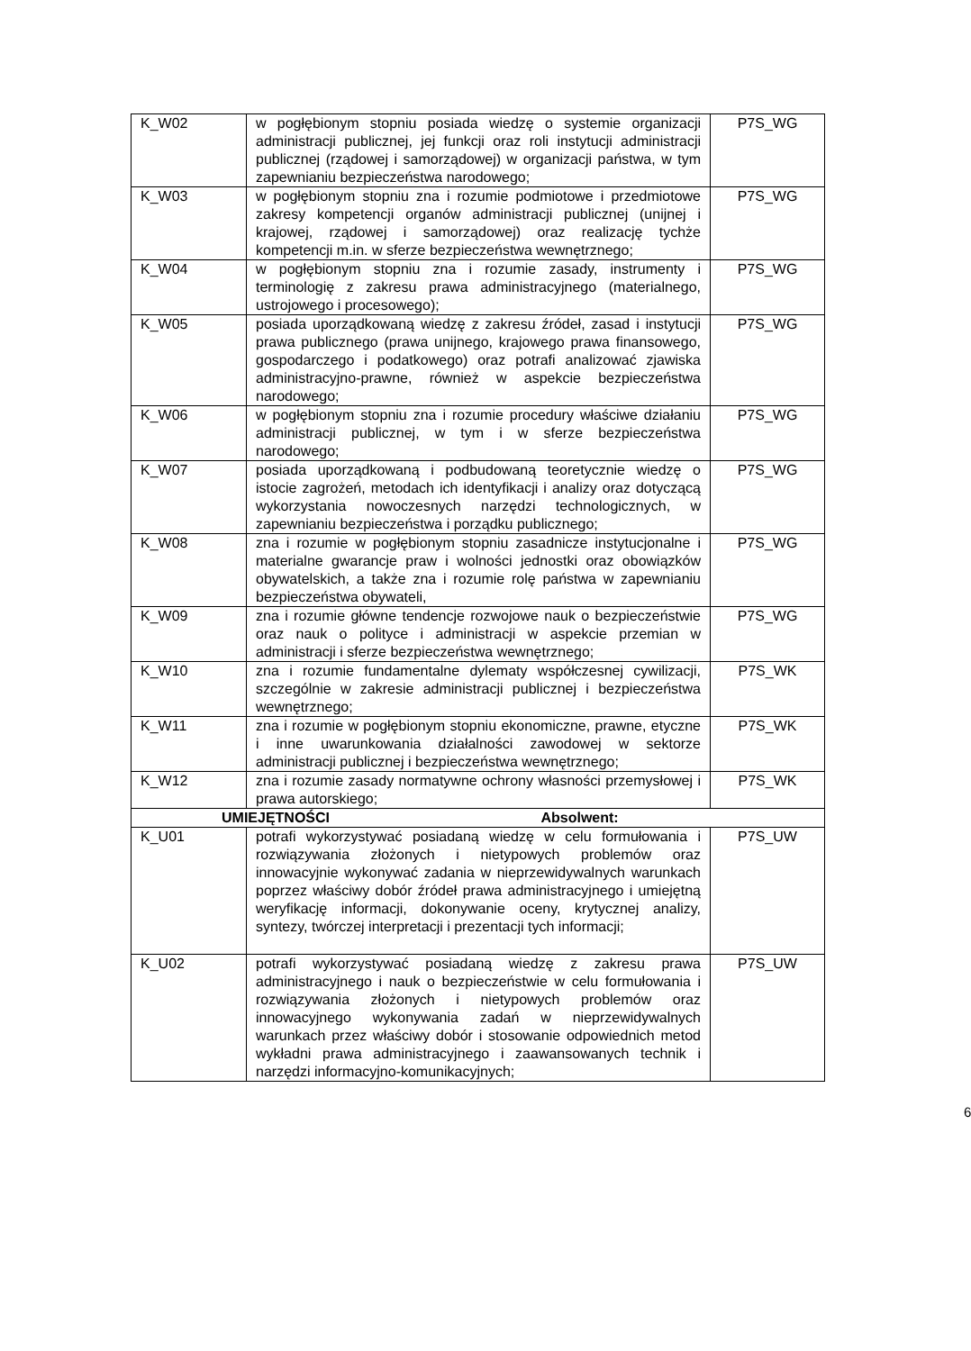| K_W02 | w pogłębionym stopniu posiada wiedzę o systemie organizacji administracji publicznej, jej funkcji oraz roli instytucji administracji publicznej (rządowej i samorządowej) w organizacji państwa, w tym zapewnianiu bezpieczeństwa narodowego; | P7S_WG |
| K_W03 | w pogłębionym stopniu zna i rozumie podmiotowe i przedmiotowe zakresy kompetencji organów administracji publicznej (unijnej i krajowej, rządowej i samorządowej) oraz realizację tychże kompetencji m.in. w sferze bezpieczeństwa wewnętrznego; | P7S_WG |
| K_W04 | w pogłębionym stopniu zna i rozumie zasady, instrumenty i terminologię z zakresu prawa administracyjnego (materialnego, ustrojowego i procesowego); | P7S_WG |
| K_W05 | posiada uporządkowaną wiedzę z zakresu źródeł, zasad i instytucji prawa publicznego (prawa unijnego, krajowego prawa finansowego, gospodarczego i podatkowego) oraz potrafi analizować zjawiska administracyjno-prawne, również w aspekcie bezpieczeństwa narodowego; | P7S_WG |
| K_W06 | w pogłębionym stopniu zna i rozumie procedury właściwe działaniu administracji publicznej, w tym i w sferze bezpieczeństwa narodowego; | P7S_WG |
| K_W07 | posiada uporządkowaną i podbudowaną teoretycznie wiedzę o istocie zagrożeń, metodach ich identyfikacji i analizy oraz dotyczącą wykorzystania nowoczesnych narzędzi technologicznych, w zapewnianiu bezpieczeństwa i porządku publicznego; | P7S_WG |
| K_W08 | zna i rozumie w pogłębionym stopniu zasadnicze instytucjonalne i materialne gwarancje praw i wolności jednostki oraz obowiązków obywatelskich, a także zna i rozumie rolę państwa w zapewnianiu bezpieczeństwa obywateli, | P7S_WG |
| K_W09 | zna i rozumie główne tendencje rozwojowe nauk o bezpieczeństwie oraz nauk o polityce i administracji w aspekcie przemian w administracji i sferze bezpieczeństwa wewnętrznego; | P7S_WG |
| K_W10 | zna i rozumie fundamentalne dylematy współczesnej cywilizacji, szczególnie w zakresie administracji publicznej i bezpieczeństwa wewnętrznego; | P7S_WK |
| K_W11 | zna i rozumie w pogłębionym stopniu ekonomiczne, prawne, etyczne i inne uwarunkowania działalności zawodowej w sektorze administracji publicznej i bezpieczeństwa wewnętrznego; | P7S_WK |
| K_W12 | zna i rozumie zasady normatywne ochrony własności przemysłowej i prawa autorskiego; | P7S_WK |
| UMIEJĘTNOŚCI Absolwent: | | |
| K_U01 | potrafi wykorzystywać posiadaną wiedzę w celu formułowania i rozwiązywania złożonych i nietypowych problemów oraz innowacyjnie wykonywać zadania w nieprzewidywalnych warunkach poprzez właściwy dobór źródeł prawa administracyjnego i umiejętną weryfikację informacji, dokonywanie oceny, krytycznej analizy, syntezy, twórczej interpretacji i prezentacji tych informacji; | P7S_UW |
| K_U02 | potrafi wykorzystywać posiadaną wiedzę z zakresu prawa administracyjnego i nauk o bezpieczeństwie w celu formułowania i rozwiązywania złożonych i nietypowych problemów oraz innowacyjnego wykonywania zadań w nieprzewidywalnych warunkach przez właściwy dobór i stosowanie odpowiednich metod wykładni prawa administracyjnego i zaawansowanych technik i narzędzi informacyjno-komunikacyjnych; | P7S_UW |
6